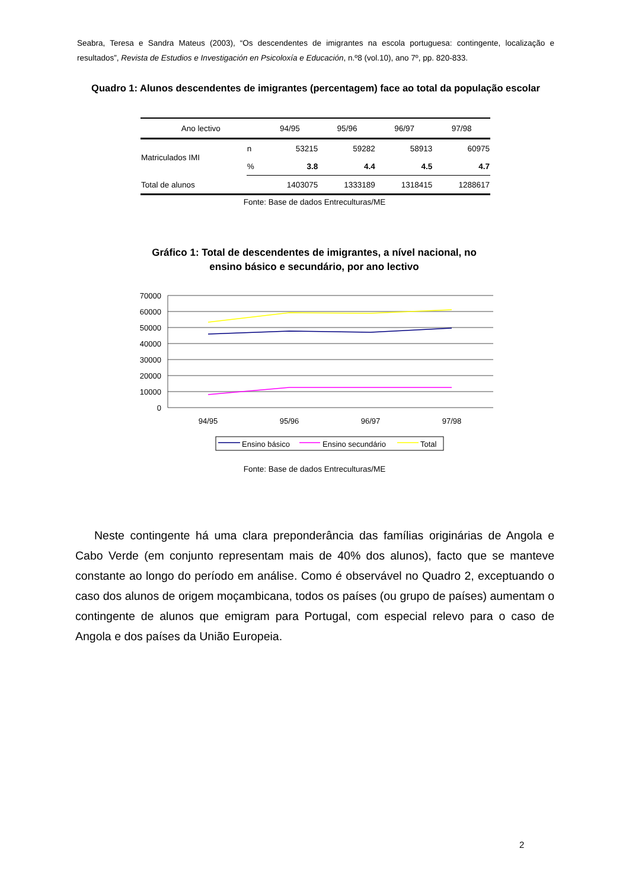Seabra, Teresa e Sandra Mateus (2003), “Os descendentes de imigrantes na escola portuguesa: contingente, localização e resultados”, Revista de Estudios e Investigación en Psicoloxía e Educación, n.º8 (vol.10), ano 7º, pp. 820-833.
Quadro 1: Alunos descendentes de imigrantes (percentagem) face ao total da população escolar
| Ano lectivo | | 94/95 | 95/96 | 96/97 | 97/98 |
| --- | --- | --- | --- | --- | --- |
| Matriculados IMI | n | 53215 | 59282 | 58913 | 60975 |
| | % | 3.8 | 4.4 | 4.5 | 4.7 |
| Total de alunos | | 1403075 | 1333189 | 1318415 | 1288617 |
Fonte: Base de dados Entreculturas/ME
Gráfico 1: Total de descendentes de imigrantes, a nível nacional, no ensino básico e secundário, por ano lectivo
70000
60000
50000
40000
30000
20000
10000
0
94/95
95/96
96/97
97/98
Ensino básico
Ensino secundário
Total
Fonte: Base de dados Entreculturas/ME
Neste contingente há uma clara preponderância das famílias originárias de Angola e Cabo Verde (em conjunto representam mais de 40% dos alunos), facto que se manteve constante ao longo do período em análise. Como é observável no Quadro 2, exceptuando o caso dos alunos de origem moçambicana, todos os países (ou grupo de países) aumentam o contingente de alunos que emigram para Portugal, com especial relevo para o caso de Angola e dos países da União Europeia.
2